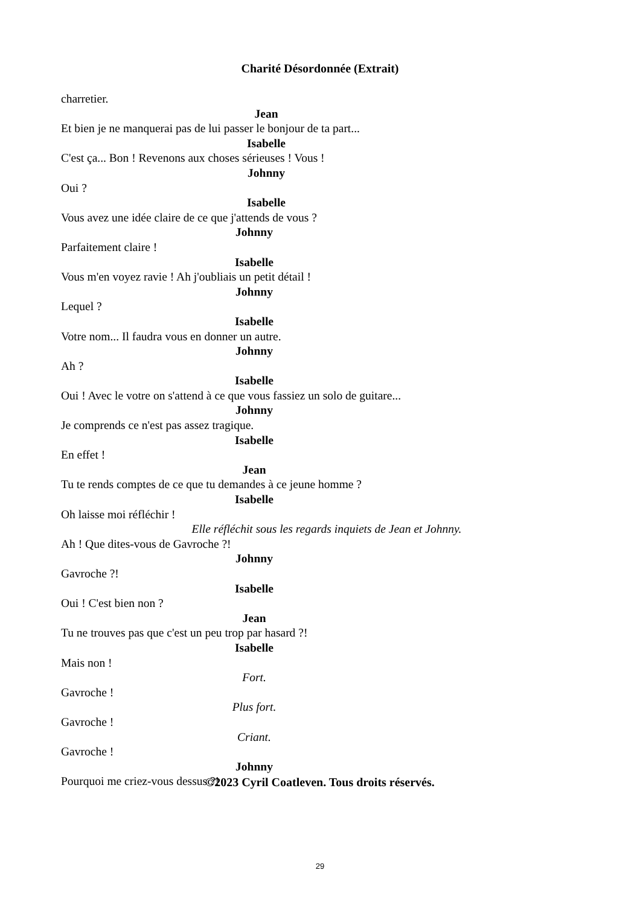Charité Désordonnée (Extrait)
charretier.
Jean
Et bien je ne manquerai pas de lui passer le bonjour de ta part...
Isabelle
C'est ça... Bon ! Revenons aux choses sérieuses ! Vous !
Johnny
Oui ?
Isabelle
Vous avez une idée claire de ce que j'attends de vous ?
Johnny
Parfaitement claire !
Isabelle
Vous m'en voyez ravie ! Ah j'oubliais un petit détail !
Johnny
Lequel ?
Isabelle
Votre nom... Il faudra vous en donner un autre.
Johnny
Ah ?
Isabelle
Oui ! Avec le votre on s'attend à ce que vous fassiez un solo de guitare...
Johnny
Je comprends ce n'est pas assez tragique.
Isabelle
En effet !
Jean
Tu te rends comptes de ce que tu demandes à ce jeune homme ?
Isabelle
Oh laisse moi réfléchir !
Elle réfléchit sous les regards inquiets de Jean et Johnny.
Ah ! Que dites-vous de Gavroche ?!
Johnny
Gavroche ?!
Isabelle
Oui ! C'est bien non ?
Jean
Tu ne trouves pas que c'est un peu trop par hasard ?!
Isabelle
Mais non !
Fort.
Gavroche !
Plus fort.
Gavroche !
Criant.
Gavroche !
Johnny
Pourquoi me criez-vous dessus ?!
©2023 Cyril Coatleven. Tous droits réservés.
29